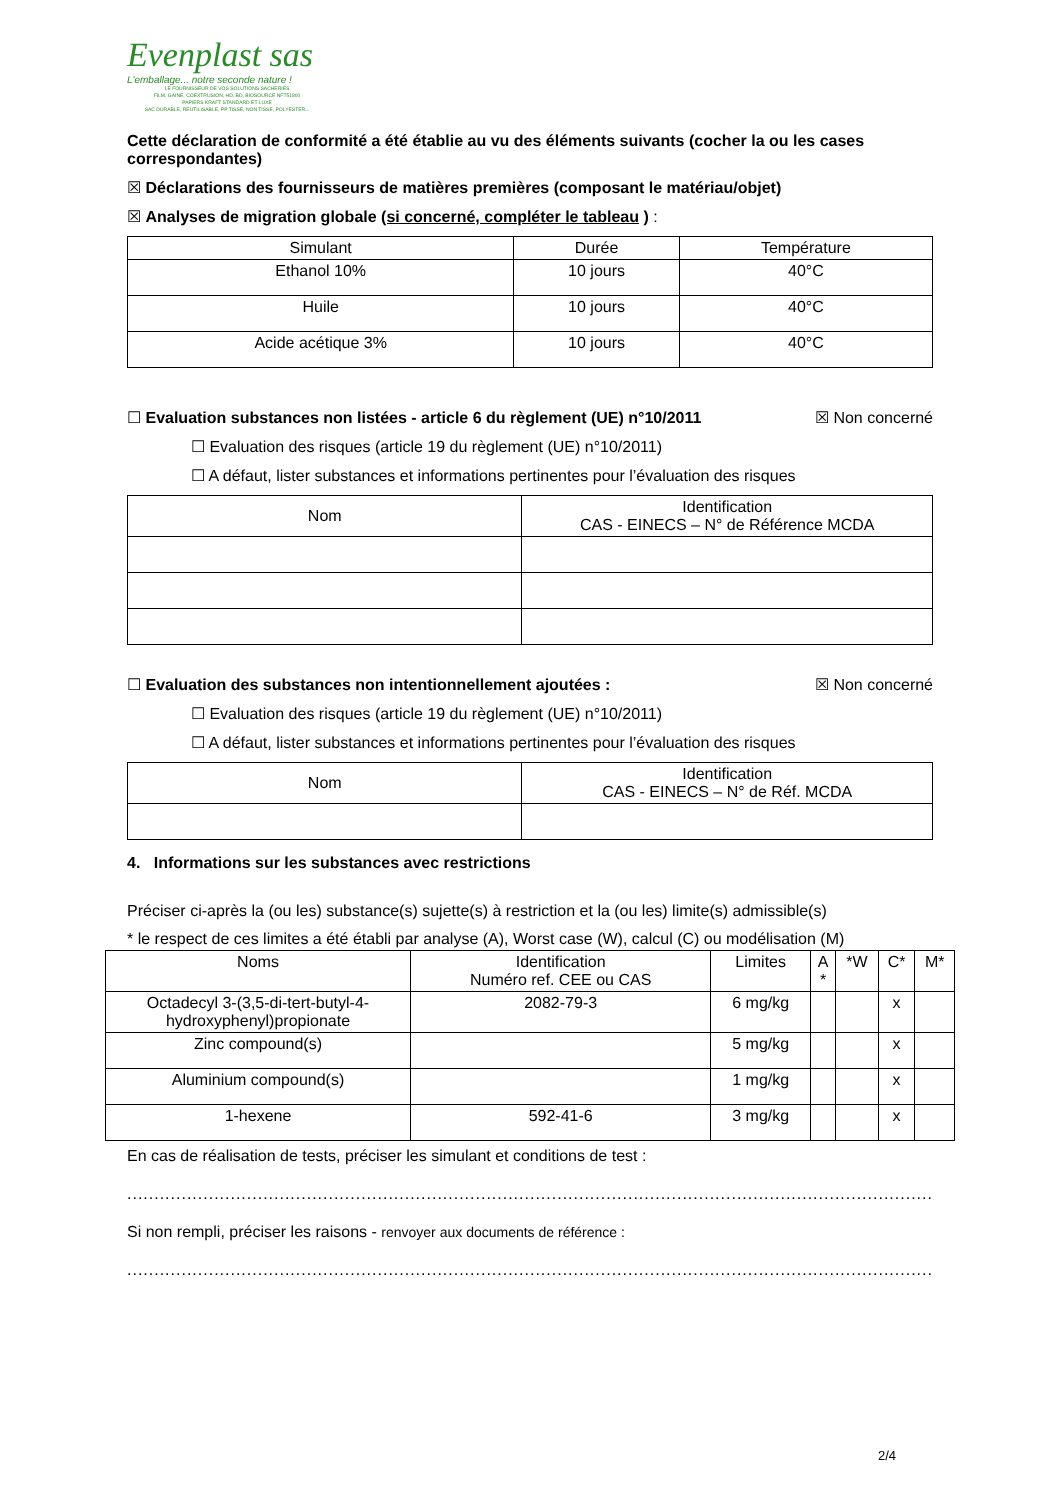Evenplast sas
L'emballage... notre seconde nature !
LE FOURNISSEUR DE VOS SOLUTIONS SACHERIES
FILM, GAINE, COEXTRUSION, HD, BD, BIOSOURCE NFT51800
PAPIERS KRAFT STANDARD ET LUXE
SAC DURABLE, REUTILISABLE, PP TISSE, NON TISSE, POLYESTER...
Cette déclaration de conformité a été établie au vu des éléments suivants (cocher la ou les cases correspondantes)
☒ Déclarations des fournisseurs de matières premières (composant le matériau/objet)
☒ Analyses de migration globale (si concerné, compléter le tableau ) :
| Simulant | Durée | Température |
| --- | --- | --- |
| Ethanol 10% | 10 jours | 40°C |
| Huile | 10 jours | 40°C |
| Acide acétique 3% | 10 jours | 40°C |
☐ Evaluation substances non listées - article 6 du règlement (UE) n°10/2011
☒ Non concerné
☐ Evaluation des risques (article 19 du règlement (UE) n°10/2011)
☐ A défaut, lister substances et informations pertinentes pour l’évaluation des risques
| Nom | Identification CAS - EINECS – N° de Référence MCDA |
| --- | --- |
☐ Evaluation des substances non intentionnellement ajoutées :
☒ Non concerné
☐ Evaluation des risques (article 19 du règlement (UE) n°10/2011)
☐ A défaut, lister substances et informations pertinentes pour l’évaluation des risques
| Nom | Identification CAS - EINECS – N° de Réf. MCDA |
| --- | --- |
4. Informations sur les substances avec restrictions
Préciser ci-après la (ou les) substance(s) sujette(s) à restriction et la (ou les) limite(s) admissible(s)
* le respect de ces limites a été établi par analyse (A), Worst case (W), calcul (C) ou modélisation (M)
| Noms | Identification Numéro ref. CEE ou CAS | Limites | A * | *W | C* | M* |
| --- | --- | --- | --- | --- | --- | --- |
| Octadecyl 3-(3,5-di-tert-butyl-4-hydroxyphenyl)propionate | 2082-79-3 | 6 mg/kg | | | x | |
| Zinc compound(s) | | 5 mg/kg | | | x | |
| Aluminium compound(s) | | 1 mg/kg | | | x | |
| 1-hexene | 592-41-6 | 3 mg/kg | | | x | |
En cas de réalisation de tests, préciser les simulant et conditions de test :
.....................................................................................................................................................................
Si non rempli, préciser les raisons - renvoyer aux documents de référence :
.....................................................................................................................................................................
2/4